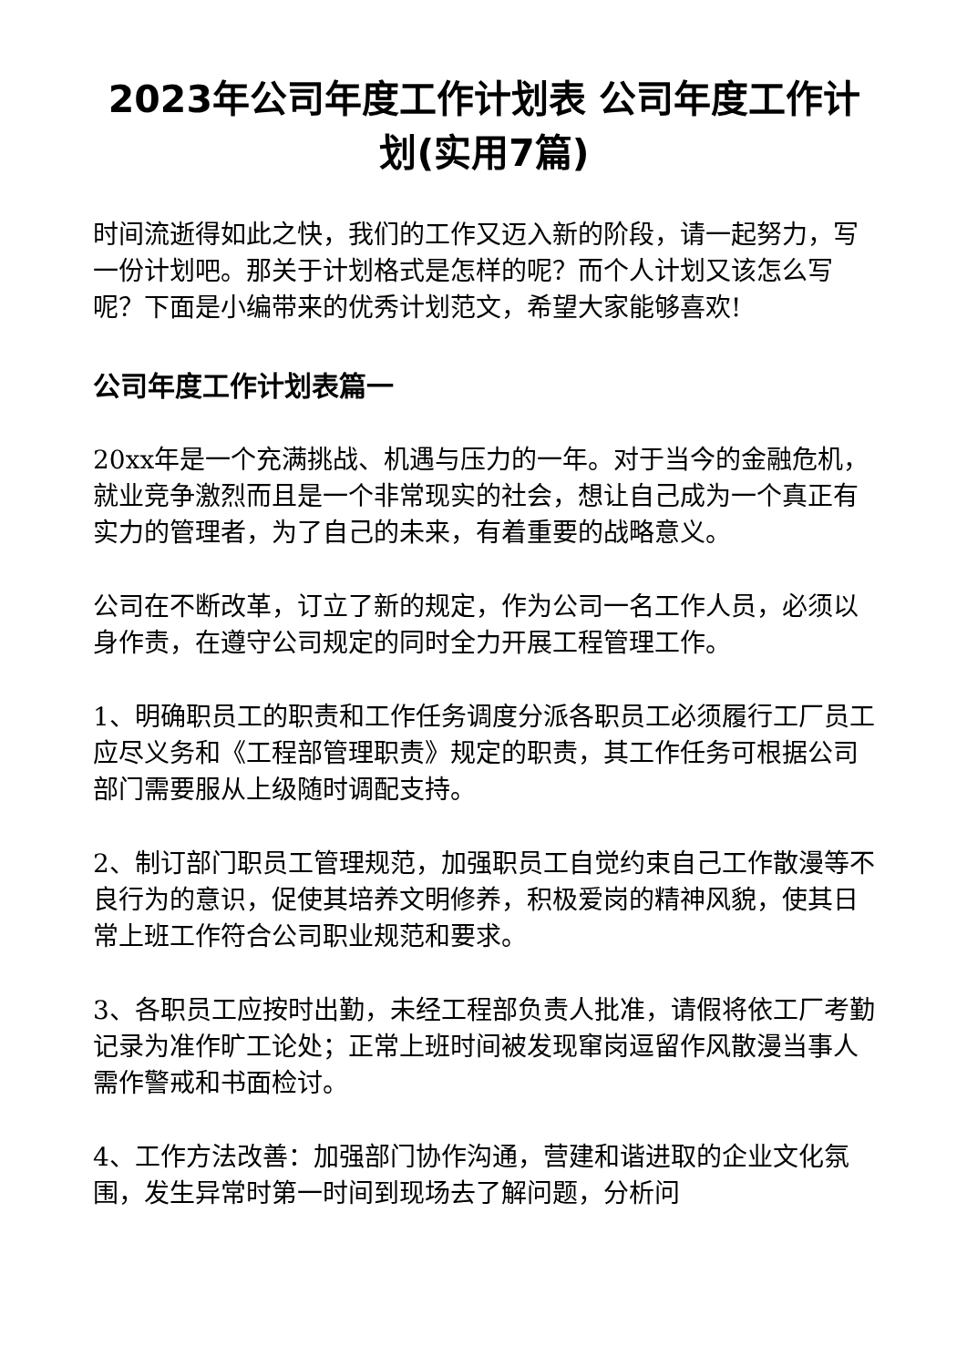2023年公司年度工作计划表 公司年度工作计划(实用7篇)
时间流逝得如此之快，我们的工作又迈入新的阶段，请一起努力，写一份计划吧。那关于计划格式是怎样的呢？而个人计划又该怎么写呢？下面是小编带来的优秀计划范文，希望大家能够喜欢!
公司年度工作计划表篇一
20xx年是一个充满挑战、机遇与压力的一年。对于当今的金融危机，就业竞争激烈而且是一个非常现实的社会，想让自己成为一个真正有实力的管理者，为了自己的未来，有着重要的战略意义。
公司在不断改革，订立了新的规定，作为公司一名工作人员，必须以身作责，在遵守公司规定的同时全力开展工程管理工作。
1、明确职员工的职责和工作任务调度分派各职员工必须履行工厂员工应尽义务和《工程部管理职责》规定的职责，其工作任务可根据公司部门需要服从上级随时调配支持。
2、制订部门职员工管理规范，加强职员工自觉约束自己工作散漫等不良行为的意识，促使其培养文明修养，积极爱岗的精神风貌，使其日常上班工作符合公司职业规范和要求。
3、各职员工应按时出勤，未经工程部负责人批准，请假将依工厂考勤记录为准作旷工论处；正常上班时间被发现窜岗逗留作风散漫当事人需作警戒和书面检讨。
4、工作方法改善：加强部门协作沟通，营建和谐进取的企业文化氛围，发生异常时第一时间到现场去了解问题，分析问